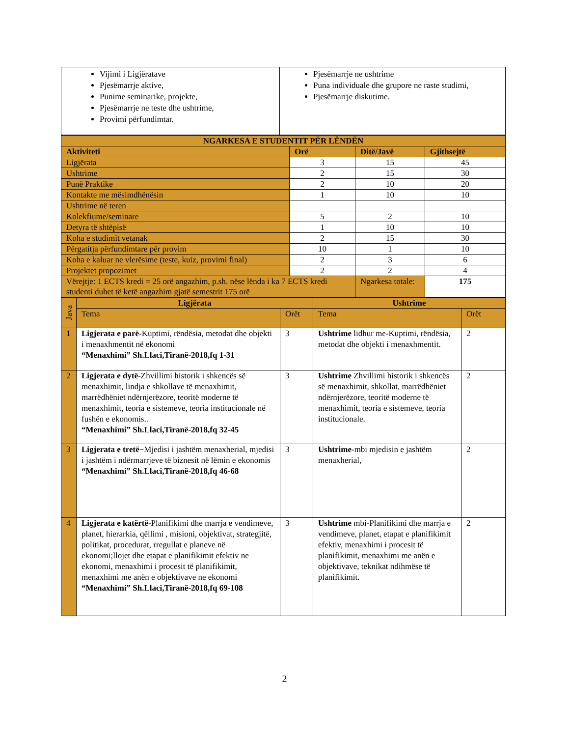| Vijimi i Ligjëratave Pjesëmarrje aktive, Punime seminarike, projekte, Pjesëmarrje ne teste dhe ushtrime, Provimi përfundimtar. | Pjesëmarrje ne ushtrime Puna individuale dhe grupore ne raste studimi, Pjesëmarrje diskutime. |
| NGARKESA E STUDENTIT PËR LËNDËN | | | |
| --- | --- | --- | --- |
| Aktiviteti | Orë | Ditë/Javë | Gjithsejtë |
| Ligjërata | 3 | 15 | 45 |
| Ushtrime | 2 | 15 | 30 |
| Punë Praktike | 2 | 10 | 20 |
| Kontakte me mësimdhënësin | 1 | 10 | 10 |
| Ushtrime në teren | | | |
| Kolekfiume/seminare | 5 | 2 | 10 |
| Detyra të shtëpisë | 1 | 10 | 10 |
| Koha e studimit vetanak | 2 | 15 | 30 |
| Përgatitja përfundimtare për provim | 10 | 1 | 10 |
| Koha e kaluar ne vlerësime (teste, kuiz, provimi final) | 2 | 3 | 6 |
| Projektet propozimet | 2 | 2 | 4 |
| Vërejtje: 1 ECTS kredi = 25 orë angazhim, p.sh. nëse lënda i ka 7 ECTS kredi studenti duhet të ketë angazhim gjatë semestrit 175 orë | | Ngarkesa totale: | 175 |
| Java | Ligjërata | | Ushtrime | |
| --- | --- | --- | --- | --- |
| | Tema | Orët | Tema | Orët |
| 1 | Ligjerata e parë -Kuptimi, rëndësia, metodat dhe objekti i menaxhmentit në ekonomi “Menaxhimi” Sh.Llaci,Tiranë-2018,fq 1-31 | 3 | Ushtrime lidhur me-Kuptimi, rëndësia, metodat dhe objekti i menaxhmentit. | 2 |
| 2 | Ligjerata e dytë -Zhvillimi historik i shkencës së menaxhimit, lindja e shkollave të menaxhimit, marrëdhëniet ndërnjerëzore, teoritë moderne të menaxhimit, teoria e sistemeve, teoria institucionale në fushën e ekonomis.. “Menaxhimi” Sh.Llaci,Tiranë-2018,fq 32-45 | 3 | Ushtrime Zhvillimi historik i shkencës së menaxhimit, shkollat, marrëdhëniet ndërnjerëzore, teoritë moderne të menaxhimit, teoria e sistemeve, teoria institucionale. | 2 |
| 3 | Ligjerata e tretë −Mjedisi i jashtëm menaxherial, mjedisi i jashtëm i ndërmarrjeve të biznesit në lëmin e ekonomis “Menaxhimi” Sh.Llaci,Tiranë-2018,fq 46-68 | 3 | Ushtrime -mbi mjedisin e jashtëm menaxherial, | 2 |
| 4 | Ligjerata e katërtë -Planifikimi dhe marrja e vendimeve, planet, hierarkia, qëllimi , misioni, objektivat, strategjitë, politikat, procedurat, rregullat e planeve në ekonomi;llojet dhe etapat e planifikimit efektiv ne ekonomi, menaxhimi i procesit të planifikimit, menaxhimi me anën e objektivave ne ekonomi “Menaxhimi” Sh.Llaci,Tiranë-2018,fq 69-108 | 3 | Ushtrime mbi-Planifikimi dhe marrja e vendimeve, planet, etapat e planifikimit efektiv, menaxhimi i procesit të planifikimit, menaxhimi me anën e objektivave, teknikat ndihmëse të planifikimit. | 2 |
2